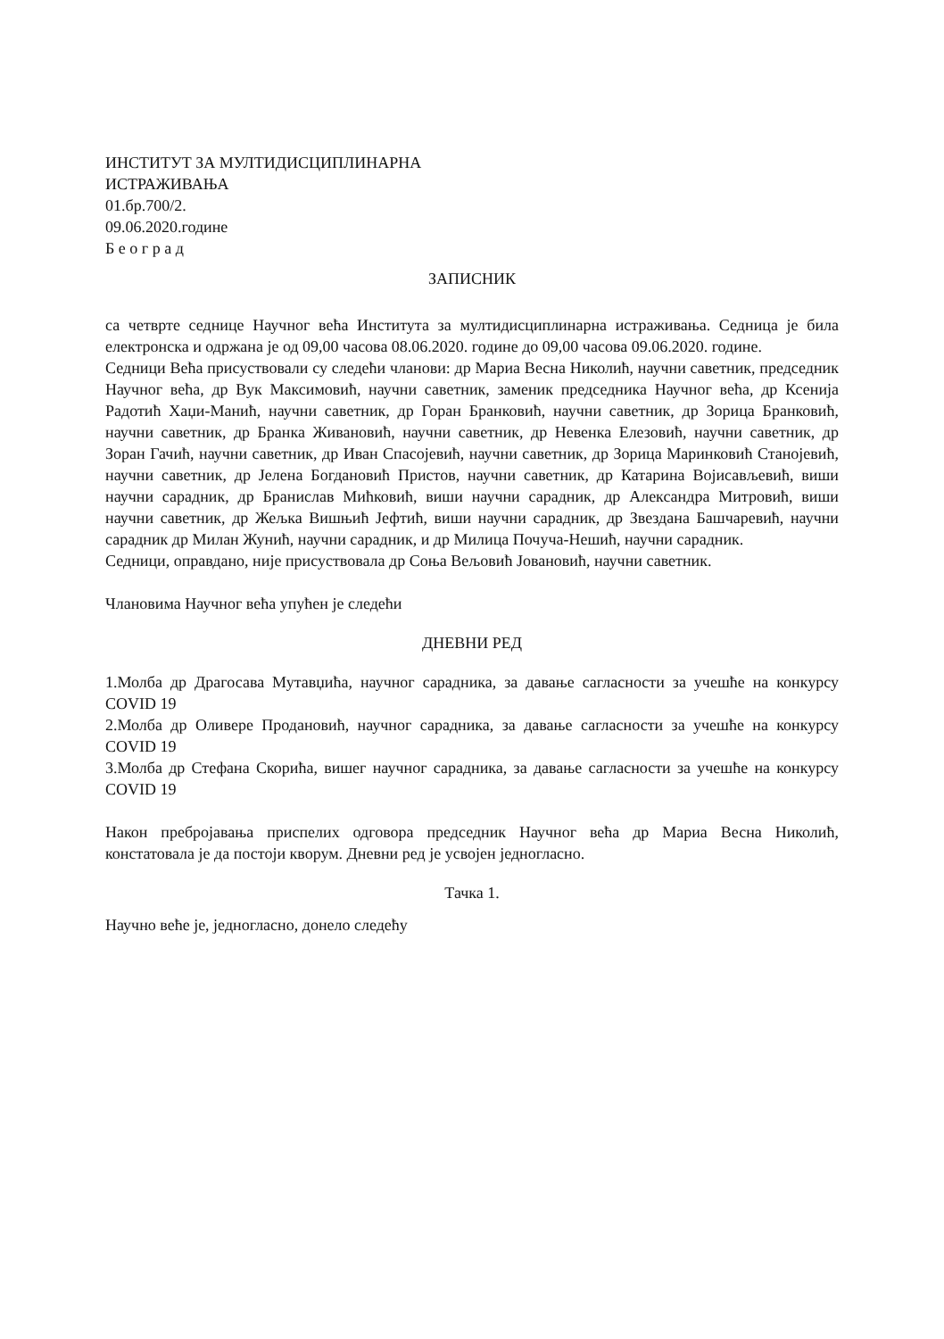ИНСТИТУТ ЗА МУЛТИДИСЦИПЛИНАРНА
ИСТРАЖИВАЊА
01.бр.700/2.
09.06.2020.године
Б е о г р а д
ЗАПИСНИК
са четврте седнице Научног већа Института за мултидисциплинарна истраживања. Седница је била електронска и одржана је од 09,00 часова 08.06.2020. године до 09,00 часова 09.06.2020. године.
Седници Већа присуствовали су следећи чланови: др Мариа Весна Николић, научни саветник, председник Научног већа, др Вук Максимовић, научни саветник, заменик председника Научног већа, др Ксенија Радотић Хаџи-Манић, научни саветник, др Горан Бранковић, научни саветник, др Зорица Бранковић, научни саветник, др Бранка Живановић, научни саветник, др Невенка Елезовић, научни саветник, др Зоран Гачић, научни саветник, др Иван Спасојевић, научни саветник, др Зорица Маринковић Станојевић, научни саветник, др Јелена Богдановић Пристов, научни саветник, др Катарина Војисављевић, виши научни сарадник, др Бранислав Мићковић, виши научни сарадник, др Александра Митровић, виши научни саветник, др Жељка Вишњић Јефтић, виши научни сарадник, др Звездана Башчаревић, научни сарадник др Милан Жунић, научни сарадник, и др Милица Почуча-Нешић, научни сарадник.
Седници, оправдано, није присуствовала др Соња Вељовић Јовановић, научни саветник.
Члановима Научног већа упућен је следећи
ДНЕВНИ РЕД
1.Молба др Драгосава Мутавџића, научног сарадника, за давање сагласности за учешће на конкурсу COVID 19
2.Молба др Оливере Продановић, научног сарадника, за давање сагласности за учешће на конкурсу COVID 19
3.Молба др Стефана Скорића, вишег научног сарадника, за давање сагласности за учешће на конкурсу COVID 19
Након пребројавања приспелих одговора председник Научног већа др Мариа Весна Николић, констатовала је да постоји кворум. Дневни ред је усвојен једногласно.
Тачка 1.
Научно веће је, једногласно, донело следећу